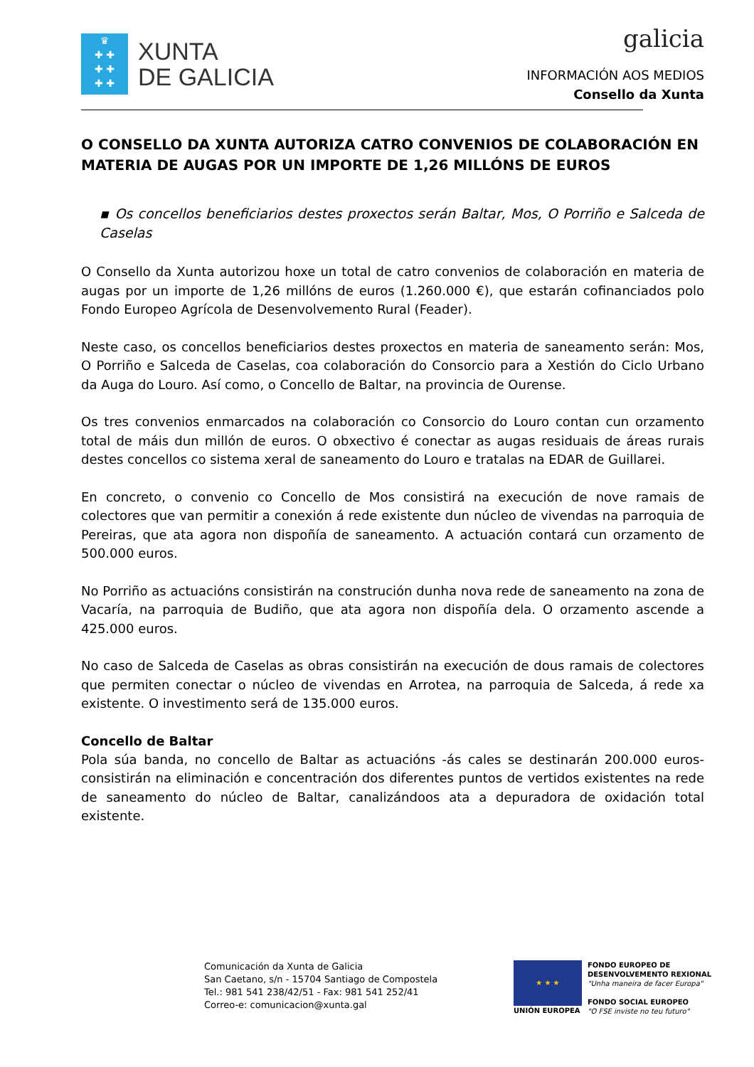♛
✚ ✚
✚ ✚
✚ ✚
XUNTA
DE GALICIA
galicia
INFORMACIÓN AOS MEDIOS
Consello da Xunta
O CONSELLO DA XUNTA AUTORIZA CATRO CONVENIOS DE COLABORACIÓN EN MATERIA DE AUGAS POR UN IMPORTE DE 1,26 MILLÓNS DE EUROS
▪ Os concellos beneficiarios destes proxectos serán Baltar, Mos, O Porriño e Salceda de Caselas
O Consello da Xunta autorizou hoxe un total de catro convenios de colaboración en materia de augas por un importe de 1,26 millóns de euros (1.260.000 €), que estarán cofinanciados polo Fondo Europeo Agrícola de Desenvolvemento Rural (Feader).
Neste caso, os concellos beneficiarios destes proxectos en materia de saneamento serán: Mos, O Porriño e Salceda de Caselas, coa colaboración do Consorcio para a Xestión do Ciclo Urbano da Auga do Louro. Así como, o Concello de Baltar, na provincia de Ourense.
Os tres convenios enmarcados na colaboración co Consorcio do Louro contan cun orzamento total de máis dun millón de euros. O obxectivo é conectar as augas residuais de áreas rurais destes concellos co sistema xeral de saneamento do Louro e tratalas na EDAR de Guillarei.
En concreto, o convenio co Concello de Mos consistirá na execución de nove ramais de colectores que van permitir a conexión á rede existente dun núcleo de vivendas na parroquia de Pereiras, que ata agora non dispoñía de saneamento. A actuación contará cun orzamento de 500.000 euros.
No Porriño as actuacións consistirán na construción dunha nova rede de saneamento na zona de Vacaría, na parroquia de Budiño, que ata agora non dispoñía dela. O orzamento ascende a 425.000 euros.
No caso de Salceda de Caselas as obras consistirán na execución de dous ramais de colectores que permiten conectar o núcleo de vivendas en Arrotea, na parroquia de Salceda, á rede xa existente. O investimento será de 135.000 euros.
Concello de Baltar
Pola súa banda, no concello de Baltar as actuacións -ás cales se destinarán 200.000 euros- consistirán na eliminación e concentración dos diferentes puntos de vertidos existentes na rede de saneamento do núcleo de Baltar, canalizándoos ata a depuradora de oxidación total existente.
Comunicación da Xunta de Galicia
San Caetano, s/n - 15704 Santiago de Compostela
Tel.: 981 541 238/42/51 - Fax: 981 541 252/41
Correo-e: comunicacion@xunta.gal
★ ★ ★
UNIÓN EUROPEA
FONDO EUROPEO DE
DESENVOLVEMENTO REXIONAL
"Unha maneira de facer Europa"
FONDO SOCIAL EUROPEO
"O FSE inviste no teu futuro"